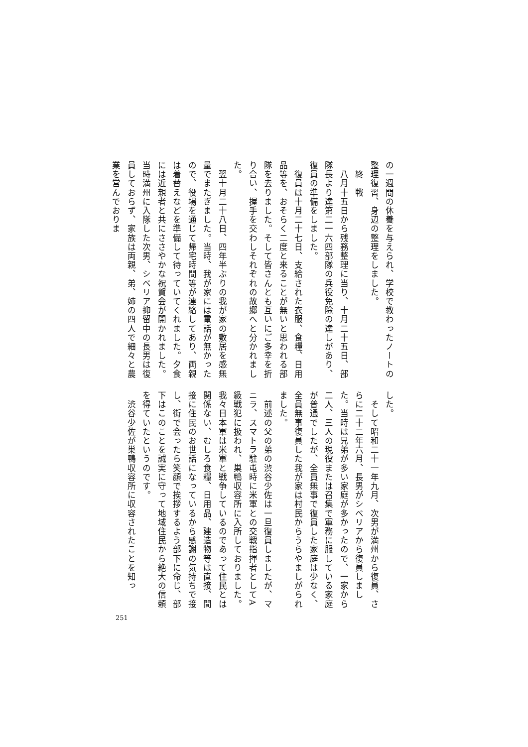の一週間の休養を与えられ、学校で教わったノートの整理復習、身辺の整理をしました。
　終　戦
　八月十五日から残務整理に当り、十月二十五日、部隊長より達第二一六四部隊の兵役免除の達しがあり、復員の準備をしました。
　復員は十月二十七日、支給された衣服、食糧、日用品等を、おそらく二度と来ることが無いと思われる部隊を去りました。そして皆さんとも互いにご多幸を折り合い、握手を交わしそれぞれの故郷へと分かれました。
　翌十月二十八日、四年半ぶりの我が家の敷居を感無量でまたぎました。当時、我が家には電話が無かったので、役場を通じて帰宅時間等が連絡してあり、両親は着替えなどを準備して待っていてくれました。夕食には近親者と共にささやかな祝賀会が開かれました。当時満州に入隊した次男、シベリア抑留中の長男は復員しておらず、家族は両親、弟、姉の四人で細々と農業を営んでおりま
した。
　そして昭和二十一年九月、次男が満州から復員、さらに二十二年六月、長男がシベリアから復員しました。当時は兄弟が多い家庭が多かったので、一家から二人、三人の現役または召集で軍務に服している家庭が普通でしたが、全員無事で復員した家庭は少なく、全員無事復員した我が家は村民からうらやましがられました。
　前述の父の弟の渋谷少佐は一旦復員しましたが、マニラ、スマトラ駐屯時に米軍との交戦指揮者としてA級戦犯に扱われ、巣鴨収容所に入所しておりました。我々日本軍は米軍と戦争しているのであって住民とは関係ない、むしろ食糧、日用品、建造物等は直接、間接に住民のお世話になっているから感謝の気持ちで接し、街で会ったら笑顔で挨拶するよう部下に命じ、部下はこのことを誠実に守って地域住民から絶大の信頼を得ていたというのです。
　渋谷少佐が巣鴨収容所に収容されたことを知っ
251